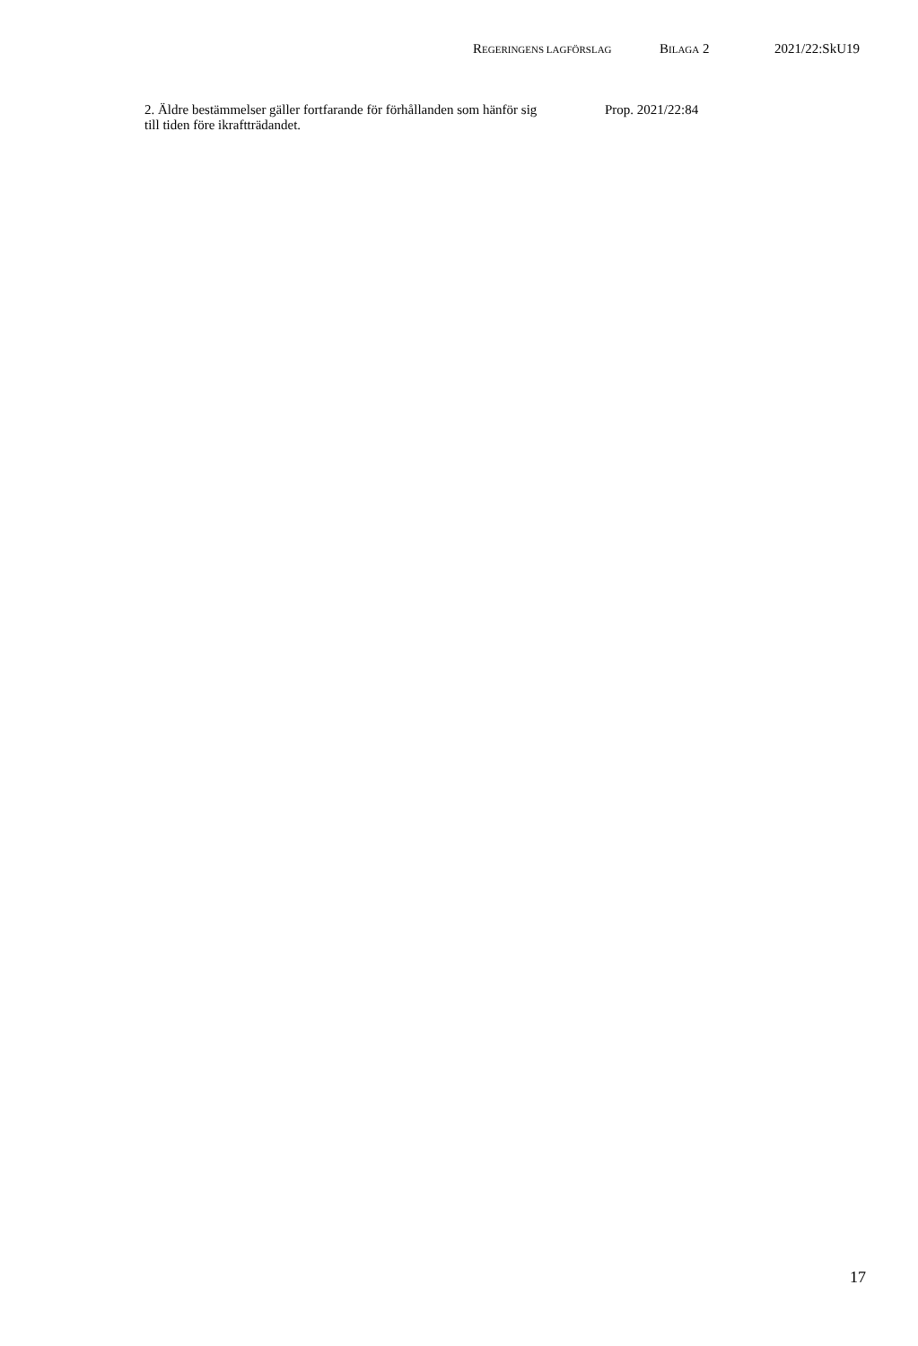REGERINGENS LAGFÖRSLAG BILAGA 2 2021/22:SkU19
2. Äldre bestämmelser gäller fortfarande för förhållanden som hänför sig
till tiden före ikraftträdandet.
Prop. 2021/22:84
17